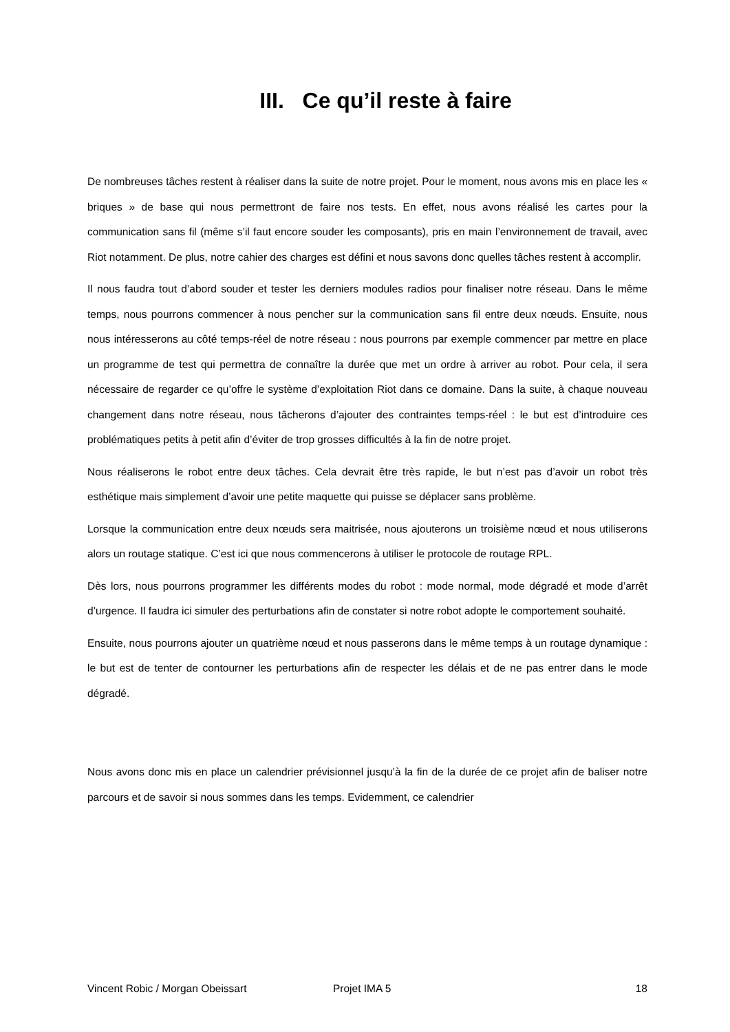III. Ce qu’il reste à faire
De nombreuses tâches restent à réaliser dans la suite de notre projet. Pour le moment, nous avons mis en place les « briques » de base qui nous permettront de faire nos tests. En effet, nous avons réalisé les cartes pour la communication sans fil (même s’il faut encore souder les composants), pris en main l’environnement de travail, avec Riot notamment. De plus, notre cahier des charges est défini et nous savons donc quelles tâches restent à accomplir.
Il nous faudra tout d’abord souder et tester les derniers modules radios pour finaliser notre réseau. Dans le même temps, nous pourrons commencer à nous pencher sur la communication sans fil entre deux nœuds. Ensuite, nous nous intéresserons au côté temps-réel de notre réseau : nous pourrons par exemple commencer par mettre en place un programme de test qui permettra de connaître la durée que met un ordre à arriver au robot. Pour cela, il sera nécessaire de regarder ce qu’offre le système d’exploitation Riot dans ce domaine. Dans la suite, à chaque nouveau changement dans notre réseau, nous tâcherons d’ajouter des contraintes temps-réel : le but est d’introduire ces problématiques petits à petit afin d’éviter de trop grosses difficultés à la fin de notre projet.
Nous réaliserons le robot entre deux tâches. Cela devrait être très rapide, le but n’est pas d’avoir un robot très esthétique mais simplement d’avoir une petite maquette qui puisse se déplacer sans problème.
Lorsque la communication entre deux nœuds sera maitrisée, nous ajouterons un troisième nœud et nous utiliserons alors un routage statique. C’est ici que nous commencerons à utiliser le protocole de routage RPL.
Dès lors, nous pourrons programmer les différents modes du robot : mode normal, mode dégradé et mode d’arrêt d’urgence. Il faudra ici simuler des perturbations afin de constater si notre robot adopte le comportement souhaité.
Ensuite, nous pourrons ajouter un quatrième nœud et nous passerons dans le même temps à un routage dynamique : le but est de tenter de contourner les perturbations afin de respecter les délais et de ne pas entrer dans le mode dégradé.
Nous avons donc mis en place un calendrier prévisionnel jusqu’à la fin de la durée de ce projet afin de baliser notre parcours et de savoir si nous sommes dans les temps. Evidemment, ce calendrier
Vincent Robic / Morgan Obeissart Projet IMA 5 18